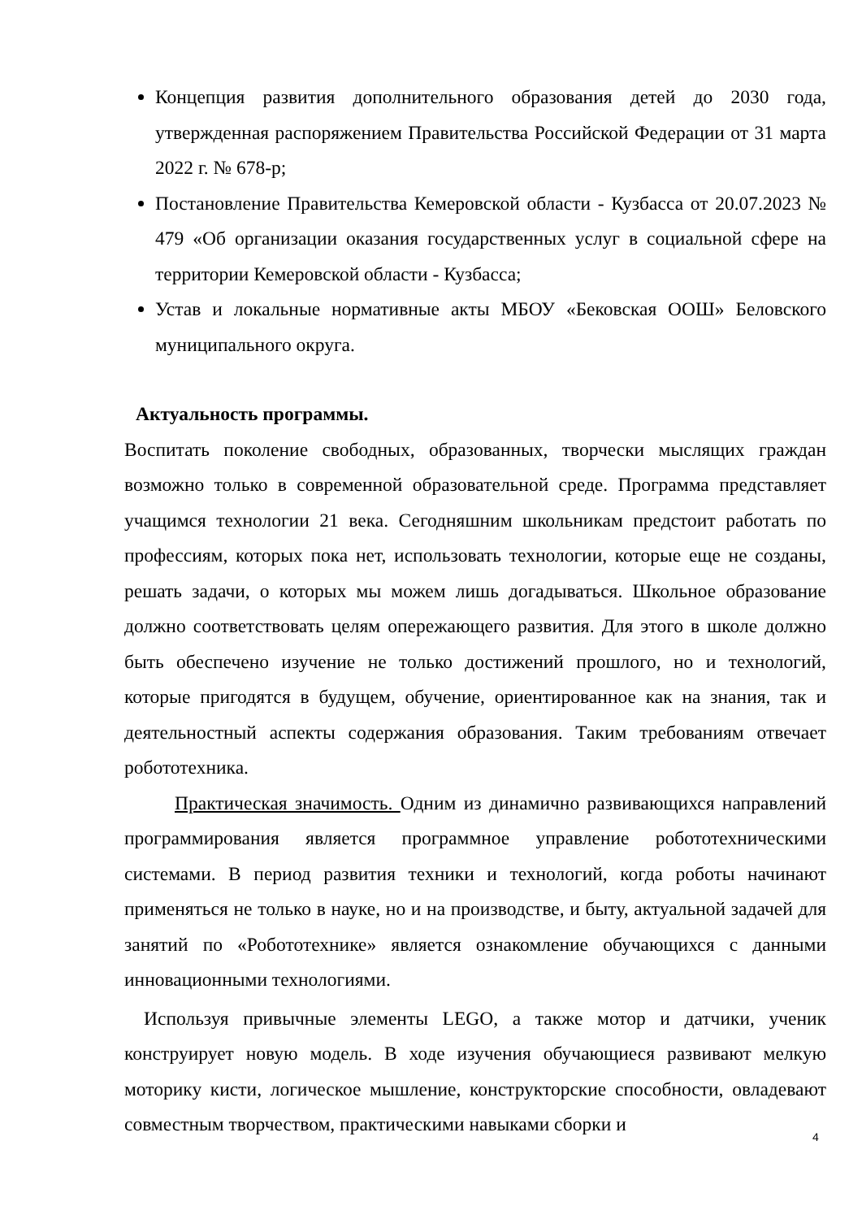Концепция развития дополнительного образования детей до 2030 года, утвержденная распоряжением Правительства Российской Федерации от 31 марта 2022 г. № 678-р;
Постановление Правительства Кемеровской области - Кузбасса от 20.07.2023 № 479 «Об организации оказания государственных услуг в социальной сфере на территории Кемеровской области - Кузбасса;
Устав и локальные нормативные акты МБОУ «Бековская ООШ» Беловского муниципального округа.
Актуальность программы.
Воспитать поколение свободных, образованных, творчески мыслящих граждан возможно только в современной образовательной среде. Программа представляет учащимся технологии 21 века. Сегодняшним школьникам предстоит работать по профессиям, которых пока нет, использовать технологии, которые еще не созданы, решать задачи, о которых мы можем лишь догадываться. Школьное образование должно соответствовать целям опережающего развития. Для этого в школе должно быть обеспечено изучение не только достижений прошлого, но и технологий, которые пригодятся в будущем, обучение, ориентированное как на знания, так и деятельностный аспекты содержания образования. Таким требованиям отвечает робототехника.
Практическая значимость. Одним из динамично развивающихся направлений программирования является программное управление робототехническими системами. В период развития техники и технологий, когда роботы начинают применяться не только в науке, но и на производстве, и быту, актуальной задачей для занятий по «Робототехнике» является ознакомление обучающихся с данными инновационными технологиями.
Используя привычные элементы LEGO, а также мотор и датчики, ученик конструирует новую модель. В ходе изучения обучающиеся развивают мелкую моторику кисти, логическое мышление, конструкторские способности, овладевают совместным творчеством, практическими навыками сборки и
4